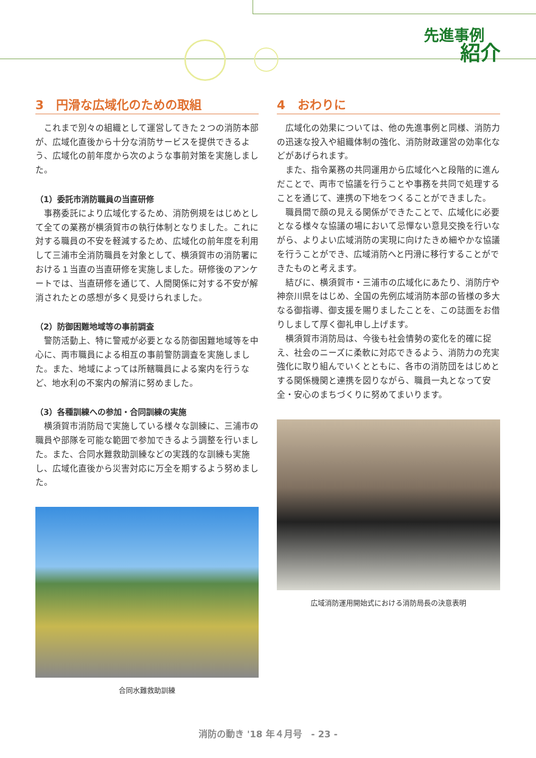先進事例
紹介
3　円滑な広域化のための取組
これまで別々の組織として運営してきた２つの消防本部が、広域化直後から十分な消防サービスを提供できるよう、広域化の前年度から次のような事前対策を実施しました。
（1）委託市消防職員の当直研修
事務委託により広域化するため、消防例規をはじめとして全ての業務が横須賀市の執行体制となりました。これに対する職員の不安を軽減するため、広域化の前年度を利用して三浦市全消防職員を対象として、横須賀市の消防署における１当直の当直研修を実施しました。研修後のアンケートでは、当直研修を通じて、人間関係に対する不安が解消されたとの感想が多く見受けられました。
（2）防御困難地域等の事前調査
警防活動上、特に警戒が必要となる防御困難地域等を中心に、両市職員による相互の事前警防調査を実施しました。また、地域によっては所轄職員による案内を行うなど、地水利の不案内の解消に努めました。
（3）各種訓練への参加・合同訓練の実施
横須賀市消防局で実施している様々な訓練に、三浦市の職員や部隊を可能な範囲で参加できるよう調整を行いました。また、合同水難救助訓練などの実践的な訓練も実施し、広域化直後から災害対応に万全を期するよう努めました。
合同水難救助訓練
4　おわりに
広域化の効果については、他の先進事例と同様、消防力の迅速な投入や組織体制の強化、消防財政運営の効率化などがあげられます。
また、指令業務の共同運用から広域化へと段階的に進んだことで、両市で協議を行うことや事務を共同で処理することを通じて、連携の下地をつくることができました。
職員間で顔の見える関係ができたことで、広域化に必要となる様々な協議の場において忌憚ない意見交換を行いながら、よりよい広域消防の実現に向けたきめ細やかな協議を行うことができ、広域消防へと円滑に移行することができたものと考えます。
結びに、横須賀市・三浦市の広域化にあたり、消防庁や神奈川県をはじめ、全国の先例広域消防本部の皆様の多大なる御指導、御支援を賜りましたことを、この誌面をお借りしまして厚く御礼申し上げます。
横須賀市消防局は、今後も社会情勢の変化を的確に捉え、社会のニーズに柔軟に対応できるよう、消防力の充実強化に取り組んでいくとともに、各市の消防団をはじめとする関係機関と連携を図りながら、職員一丸となって安全・安心のまちづくりに努めてまいります。
広域消防運用開始式における消防局長の決意表明
消防の動き '18 年４月号　- 23 -